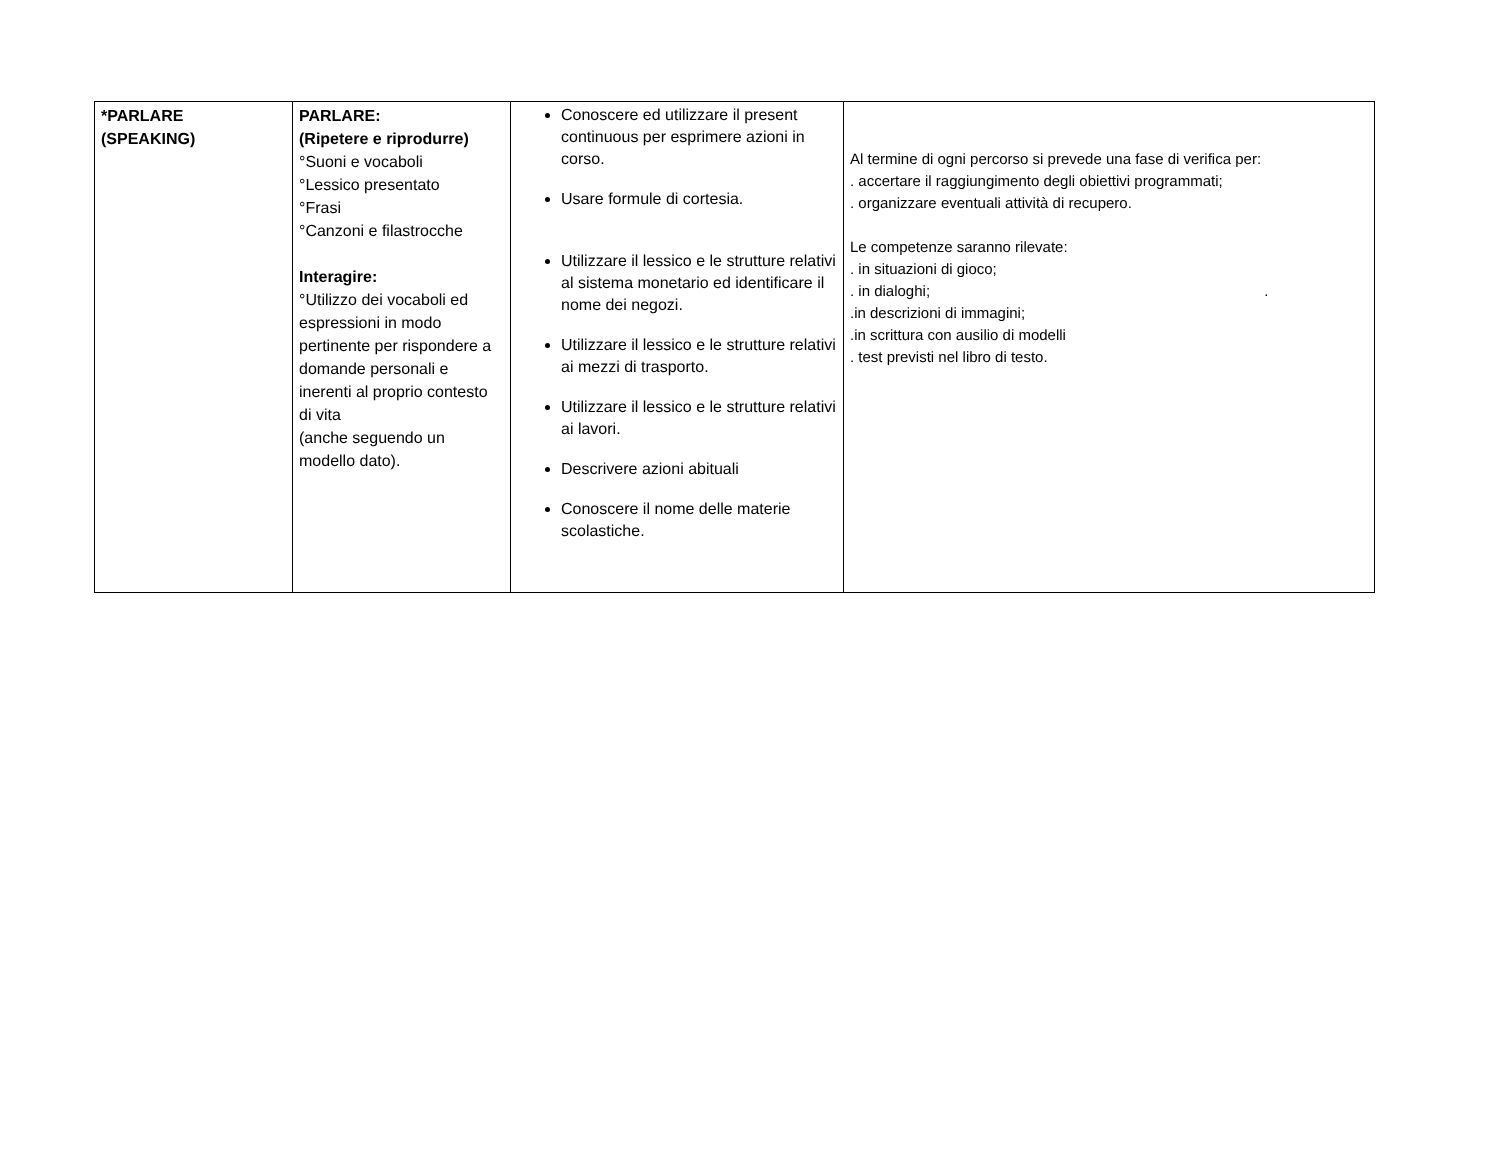| *PARLARE (SPEAKING) | PARLARE: (Ripetere e riprodurre) °Suoni e vocaboli °Lessico presentato °Frasi °Canzoni e filastrocche Interagire: °Utilizzo dei vocaboli ed espressioni in modo pertinente per rispondere a domande personali e inerenti al proprio contesto di vita (anche seguendo un modello dato). | Conoscere ed utilizzare il present continuous per esprimere azioni in corso. Usare formule di cortesia. Utilizzare il lessico e le strutture relativi al sistema monetario ed identificare il nome dei negozi. Utilizzare il lessico e le strutture relativi ai mezzi di trasporto. Utilizzare il lessico e le strutture relativi ai lavori. Descrivere azioni abituali Conoscere il nome delle materie scolastiche. | Al termine di ogni percorso si prevede una fase di verifica per: . accertare il raggiungimento degli obiettivi programmati; . organizzare eventuali attività di recupero. Le competenze saranno rilevate: . in situazioni di gioco; . in dialoghi; . .in descrizioni di immagini; .in scrittura con ausilio di modelli . test previsti nel libro di testo. |